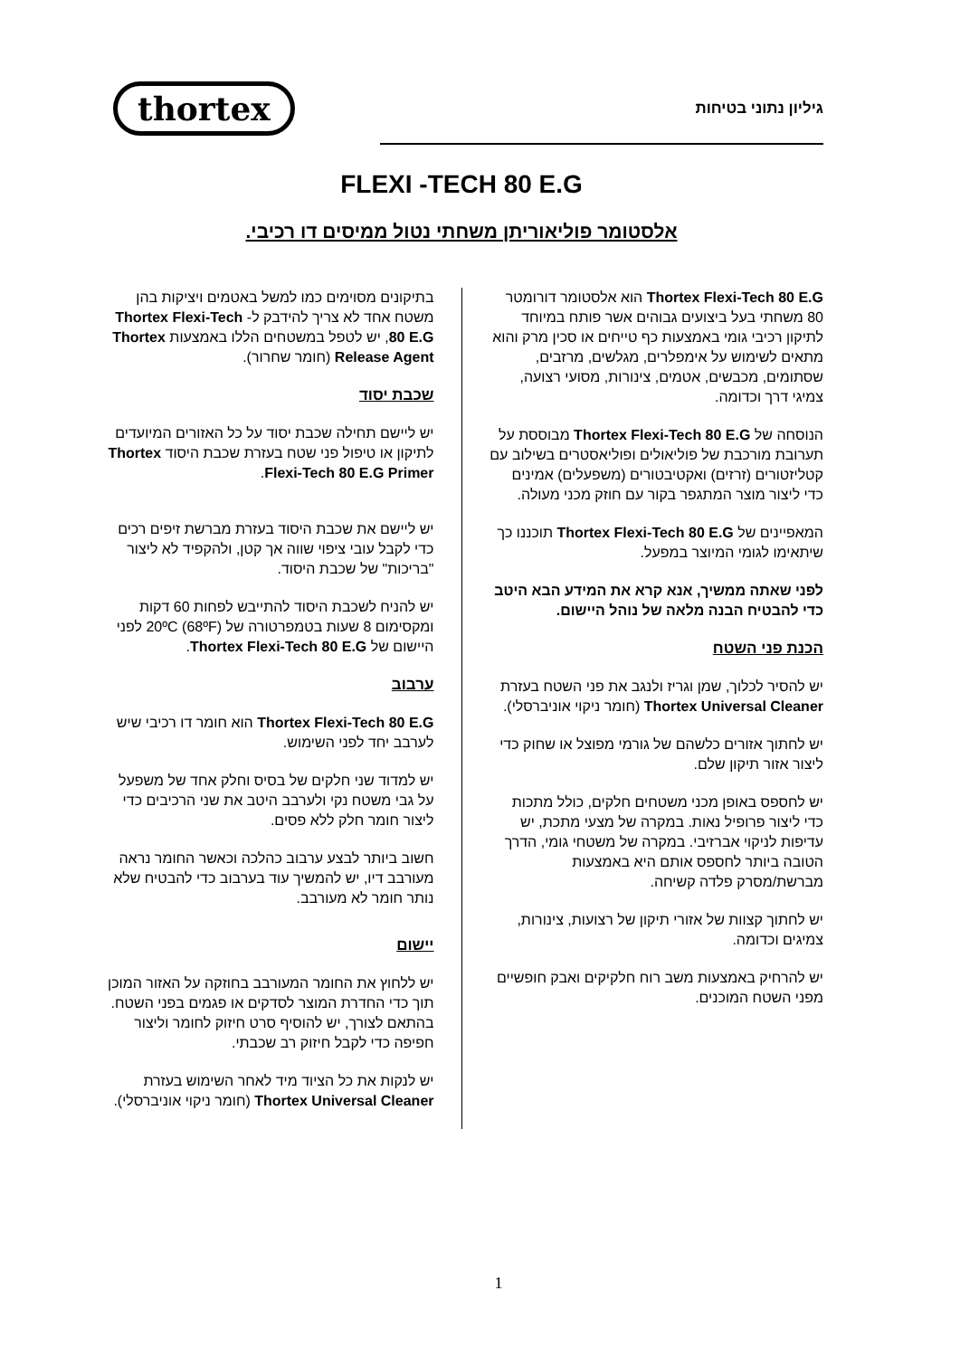גיליון נתוני בטיחות
thortex
FLEXI -TECH 80 E.G
אלסטומר פוליאוריתן משחתי נטול ממיסים דו רכיבי.
Thortex Flexi-Tech 80 E.G הוא אלסטומר דורומטר 80 משחתי בעל ביצועים גבוהים אשר פותח במיוחד לתיקון רכיבי גומי באמצעות כף טייחים או סכין מרק והוא מתאים לשימוש על אימפלרים, מגלשים, מרזבים, שסתומים, מכבשים, אטמים, צינורות, מסועי רצועה, צמיגי דרך וכדומה.
הנוסחה של Thortex Flexi-Tech 80 E.G מבוססת על תערובת מורכבת של פוליאולים ופוליאסטרים בשילוב עם קטליזטורים (זרזים) ואקטיבטורים (משפעלים) אמינים כדי ליצור מוצר המתגפר בקור עם חוזק מכני מעולה.
המאפיינים של Thortex Flexi-Tech 80 E.G תוכננו כך שיתאימו לגומי המיוצר במפעל.
לפני שאתה ממשיך, אנא קרא את המידע הבא היטב כדי להבטיח הבנה מלאה של נוהל היישום.
הכנת פני השטח
יש להסיר לכלוך, שמן וגריז ולנגב את פני השטח בעזרת Thortex Universal Cleaner (חומר ניקוי אוניברסלי).
יש לחתוך אזורים כלשהם של גורמי מפוצל או שחוק כדי ליצור אזור תיקון שלם.
יש לחספס באופן מכני משטחים חלקים, כולל מתכות כדי ליצור פרופיל נאות. במקרה של מצעי מתכת, יש עדיפות לניקוי אברזיבי. במקרה של משטחי גומי, הדרך הטובה ביותר לחספס אותם היא באמצעות מברשת/מסרק פלדה קשיחה.
יש לחתוך קצוות של אזורי תיקון של רצועות, צינורות, צמיגים וכדומה.
יש להרחיק באמצעות משב רוח חלקיקים ואבק חופשיים מפני השטח המוכנים.
בתיקונים מסוימים כמו למשל באטמים ויציקות בהן משטח אחד לא צריך להידבק ל- Thortex Flexi-Tech 80 E.G, יש לטפל במשטחים הללו באמצעות Thortex Release Agent (חומר שחרור).
שכבת יסוד
יש ליישם תחילה שכבת יסוד על כל האזורים המיועדים לתיקון או טיפול פני שטח בעזרת שכבת היסוד Thortex Flexi-Tech 80 E.G Primer.
יש ליישם את שכבת היסוד בעזרת מברשת זיפים רכים כדי לקבל עובי ציפוי שווה אך קטן, ולהקפיד לא ליצור "בריכות" של שכבת היסוד.
יש להניח לשכבת היסוד להתייבש לפחות 60 דקות ומקסימום 8 שעות בטמפרטורה של 20ºC (68ºF) לפני היישום של Thortex Flexi-Tech 80 E.G.
ערבוב
Thortex Flexi-Tech 80 E.G הוא חומר דו רכיבי שיש לערבב יחד לפני השימוש.
יש למדוד שני חלקים של בסיס וחלק אחד של משפעל על גבי משטח נקי ולערבב היטב את שני הרכיבים כדי ליצור חומר חלק ללא פסים.
חשוב ביותר לבצע ערבוב כהלכה וכאשר החומר נראה מעורבב דיו, יש להמשיך עוד בערבוב כדי להבטיח שלא נותר חומר לא מעורבב.
יישום
יש ללחוץ את החומר המעורבב בחוזקה על האזור המוכן תוך כדי החדרת המוצר לסדקים או פגמים בפני השטח. בהתאם לצורך, יש להוסיף סרט חיזוק לחומר וליצור חפיפה כדי לקבל חיזוק רב שכבתי.
יש לנקות את כל הציוד מיד לאחר השימוש בעזרת Thortex Universal Cleaner (חומר ניקוי אוניברסלי).
1